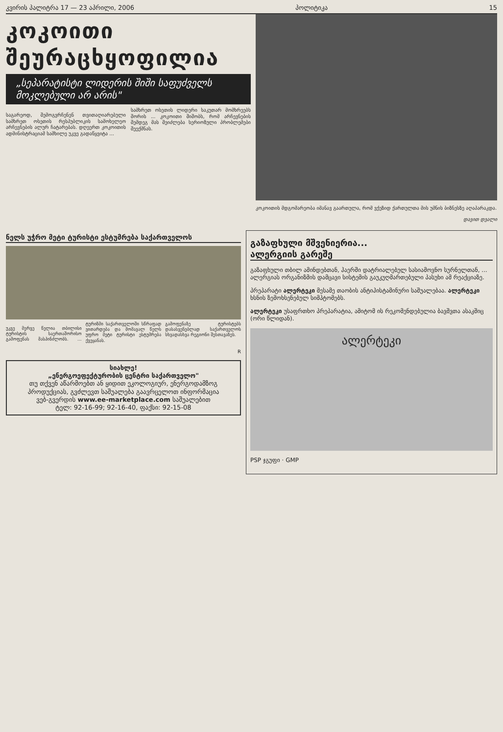კვირის პალიტრა 17 — 23 აპრილი, 2006 პოლიტიკა 15
კოკოითი შეურაცხყოფილია
„სეპარატისტი ლიდერის შიში საფუძველს მოკლებული არ არის"
საგარეოდ, შემოგვრჩენენ თვითაღიარებული სამხრეთ ოსეთის რესპუბლიკის სამოხელეო არჩევნების ალურ ჩატარებას. დღეერთ კოკოითის ადმინისტრაციამ სამხილე უკვე გადაწყვიტა ...
სამხრეთ ოსეთის ლიდერი საკუთარ მომხრეებს შორის ... კოკოითი შიშობს, რომ არჩევნების შემდეგ მას შეიძლება სერიოზული პრობლემები შეექმნას.
კოკოითის მდგომარეობა იმანავ გაართულა, რომ ვქეზიდ ქართულთა მის უმნის ბიზნესზე აღაპარაკდა.
დავით დვალი
ნელს უჭრო მეტი ტურისტი ესტუმრება საქართველოს
უკვე მერვე წელია თბილისი ტურისტის საერთაშორისო გამოფენას მასპინძლობს. ... ტურიზმი საქართველოში სწრაფად ვითარდება და მომავალ წელს უფრო მეტი ტურისტი ესტუმრება ქვეყანას.
გამოფენაზე ტურისტებს დასასვენებლად საქართველოს სხვადასხვა რეგიონი შესთავაზეს.
R
სიახლე!
„ენერგოეფექტურობის ცენტრი საქართველო"
თუ თქვენ აწარმოებთ ან ყიდით ეკოლოგიურ, ენერგოდამზოგ პროდუქციას, გვძლევთ საშუალება გაავრცელოთ ინფორმაცია
ვებ-გვერდის www.ee-marketplace.com საშუალებით
ტელ: 92-16-99; 92-16-40, ფაქსი: 92-15-08
გაზაფხული მშვენიერია...
ალერგიის გარეშე
გაზაფხული თბილ ამინდებთან, ჰაერში დატრიალებულ სასიამოვნო სურნელთან, ... ალერგიას ორგანიზმის დამცავი სისტემის გაუკუღმართებული პასუხი ამ რეაქციაზე.
პრეპარატი ალერტეკი მესამე თაობის ანტიჰისტამინური საშუალებაა. ალერტეკი ხსნის ზემოხსენებულ სიმპტომებს.
ალერტეკი უსაფრთხო პრეპარატია, ამიტომ ის რეკომენდებულია ბავშვთა ასაკშიც (ორი წლიდან).
ალერტეკი
PSP ჯგუფი · GMP